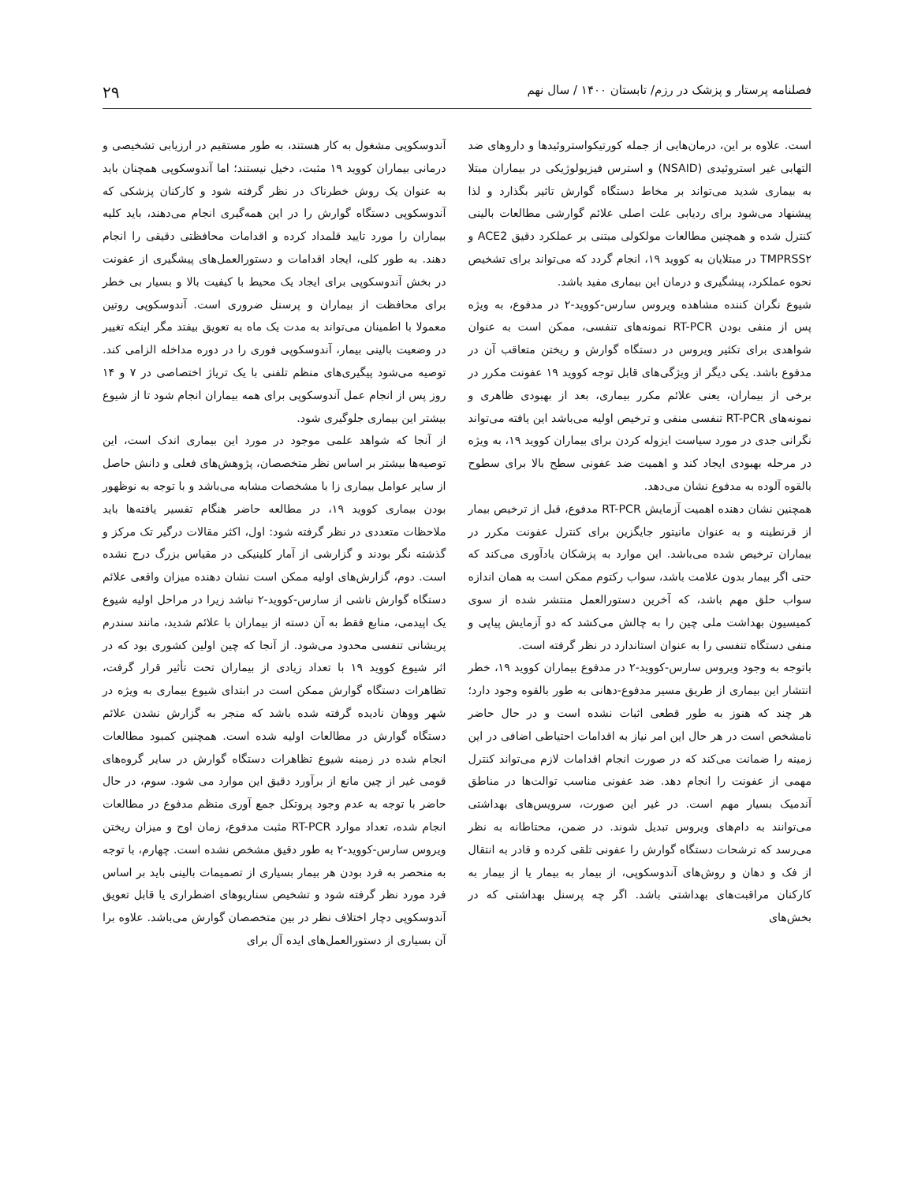فصلنامه پرستار و پزشک در رزم/ تابستان ۱۴۰۰ / سال نهم ۲۹
است. علاوه بر این، درمان‌هایی از جمله کورتیکواستروئیدها و داروهای ضد التهابی غیر استروئیدی (NSAID) و استرس فیزیولوژیکی در بیماران مبتلا به بیماری شدید می‌تواند بر مخاط دستگاه گوارش تاثیر بگذارد و لذا پیشنهاد می‌شود برای ردیابی علت اصلی علائم گوارشی مطالعات بالینی کنترل شده و همچنین مطالعات مولکولی مبتنی بر عملکرد دقیق ACE2 و TMPRSS۲ در مبتلایان به کووید ۱۹، انجام گردد که می‌تواند برای تشخیص نحوه عملکرد، پیشگیری و درمان این بیماری مفید باشد.
شیوع نگران کننده مشاهده ویروس سارس-کووید-۲ در مدفوع، به ویژه پس از منفی بودن RT-PCR نمونه‌های تنفسی، ممکن است به عنوان شواهدی برای تکثیر ویروس در دستگاه گوارش و ریختن متعاقب آن در مدفوع باشد. یکی دیگر از ویژگی‌های قابل توجه کووید ۱۹ عفونت مکرر در برخی از بیماران، یعنی علائم مکرر بیماری، بعد از بهبودی ظاهری و نمونه‌های RT-PCR تنفسی منفی و ترخیص اولیه می‌باشد این یافته می‌تواند نگرانی جدی در مورد سیاست ایزوله کردن برای بیماران کووید ۱۹، به ویژه در مرحله بهبودی ایجاد کند و اهمیت ضد عفونی سطح بالا برای سطوح بالقوه آلوده به مدفوع نشان می‌دهد.
همچنین نشان دهنده اهمیت آزمایش RT-PCR مدفوع، قبل از ترخیص بیمار از قرنطینه و به عنوان مانیتور جایگزین برای کنترل عفونت مکرر در بیماران ترخیص شده می‌باشد. این موارد به پزشکان یادآوری می‌کند که حتی اگر بیمار بدون علامت باشد، سواب رکتوم ممکن است به همان اندازه سواب حلق مهم باشد، که آخرین دستورالعمل منتشر شده از سوی کمیسیون بهداشت ملی چین را به چالش می‌کشد که دو آزمایش پیاپی و منفی دستگاه تنفسی را به عنوان استاندارد در نظر گرفته است.
باتوجه به وجود ویروس سارس-کووید-۲ در مدفوع بیماران کووید ۱۹، خطر انتشار این بیماری از طریق مسیر مدفوع-دهانی به طور بالقوه وجود دارد؛ هر چند که هنوز به طور قطعی اثبات نشده است و در حال حاضر نامشخص است در هر حال این امر نیاز به اقدامات احتیاطی اضافی در این زمینه را ضمانت می‌کند که در صورت انجام اقدامات لازم می‌تواند کنترل مهمی از عفونت را انجام دهد. ضد عفونی مناسب توالت‌ها در مناطق آندمیک بسیار مهم است. در غیر این صورت، سرویس‌های بهداشتی می‌توانند به دام‌های ویروس تبدیل شوند. در ضمن، محتاطانه به نظر می‌رسد که ترشحات دستگاه گوارش را عفونی تلقی کرده و قادر به انتقال از فک و دهان و روش‌های آندوسکوپی، از بیمار به بیمار یا از بیمار به کارکنان مراقبت‌های بهداشتی باشد. اگر چه پرسنل بهداشتی که در بخش‌های
آندوسکوپی مشغول به کار هستند، به طور مستقیم در ارزیابی تشخیصی و درمانی بیماران کووید ۱۹ مثبت، دخیل نیستند؛ اما آندوسکوپی همچنان باید به عنوان یک روش خطرناک در نظر گرفته شود و کارکنان پزشکی که آندوسکوپی دستگاه گوارش را در این همه‌گیری انجام می‌دهند، باید کلیه بیماران را مورد تایید قلمداد کرده و اقدامات محافظتی دقیقی را انجام دهند. به طور کلی، ایجاد اقدامات و دستورالعمل‌های پیشگیری از عفونت در بخش آندوسکوپی برای ایجاد یک محیط با کیفیت بالا و بسیار بی خطر برای محافظت از بیماران و پرسنل ضروری است. آندوسکوپی روتین معمولا با اطمینان می‌تواند به مدت یک ماه به تعویق بیفتد مگر اینکه تغییر در وضعیت بالینی بیمار، آندوسکوپی فوری را در دوره مداخله الزامی کند. توصیه می‌شود پیگیری‌های منظم تلفنی با یک تریاژ اختصاصی در ۷ و ۱۴ روز پس از انجام عمل آندوسکوپی برای همه بیماران انجام شود تا از شیوع بیشتر این بیماری جلوگیری شود.
از آنجا که شواهد علمی موجود در مورد این بیماری اندک است، این توصیه‌ها بیشتر بر اساس نظر متخصصان، پژوهش‌های فعلی و دانش حاصل از سایر عوامل بیماری زا با مشخصات مشابه می‌باشد و با توجه به نوظهور بودن بیماری کووید ۱۹، در مطالعه حاضر هنگام تفسیر یافته‌ها باید ملاحظات متعددی در نظر گرفته شود: اول، اکثر مقالات درگیر تک مرکز و گذشته نگر بودند و گزارشی از آمار کلینیکی در مقیاس بزرگ درج نشده است. دوم، گزارش‌های اولیه ممکن است نشان دهنده میزان واقعی علائم دستگاه گوارش ناشی از سارس-کووید-۲ نباشد زیرا در مراحل اولیه شیوع یک اپیدمی، منابع فقط به آن دسته از بیماران با علائم شدید، مانند سندرم پریشانی تنفسی محدود می‌شود. از آنجا که چین اولین کشوری بود که در اثر شیوع کووید ۱۹ با تعداد زیادی از بیماران تحت تأثیر قرار گرفت، تظاهرات دستگاه گوارش ممکن است در ابتدای شیوع بیماری به ویژه در شهر ووهان نادیده گرفته شده باشد که منجر به گزارش نشدن علائم دستگاه گوارش در مطالعات اولیه شده است. همچنین کمبود مطالعات انجام شده در زمینه شیوع تظاهرات دستگاه گوارش در سایر گروه‌های قومی غیر از چین مانع از برآورد دقیق این موارد می شود. سوم، در حال حاضر با توجه به عدم وجود پروتکل جمع آوری منظم مدفوع در مطالعات انجام شده، تعداد موارد RT-PCR مثبت مدفوع، زمان اوج و میزان ریختن ویروس سارس-کووید-۲ به طور دقیق مشخص نشده است. چهارم، با توجه به منحصر به فرد بودن هر بیمار بسیاری از تصمیمات بالینی باید بر اساس فرد مورد نظر گرفته شود و تشخیص سناریوهای اضطراری یا قابل تعویق آندوسکوپی دچار اختلاف نظر در بین متخصصان گوارش می‌باشد. علاوه برا آن بسیاری از دستورالعمل‌های ایده آل برای